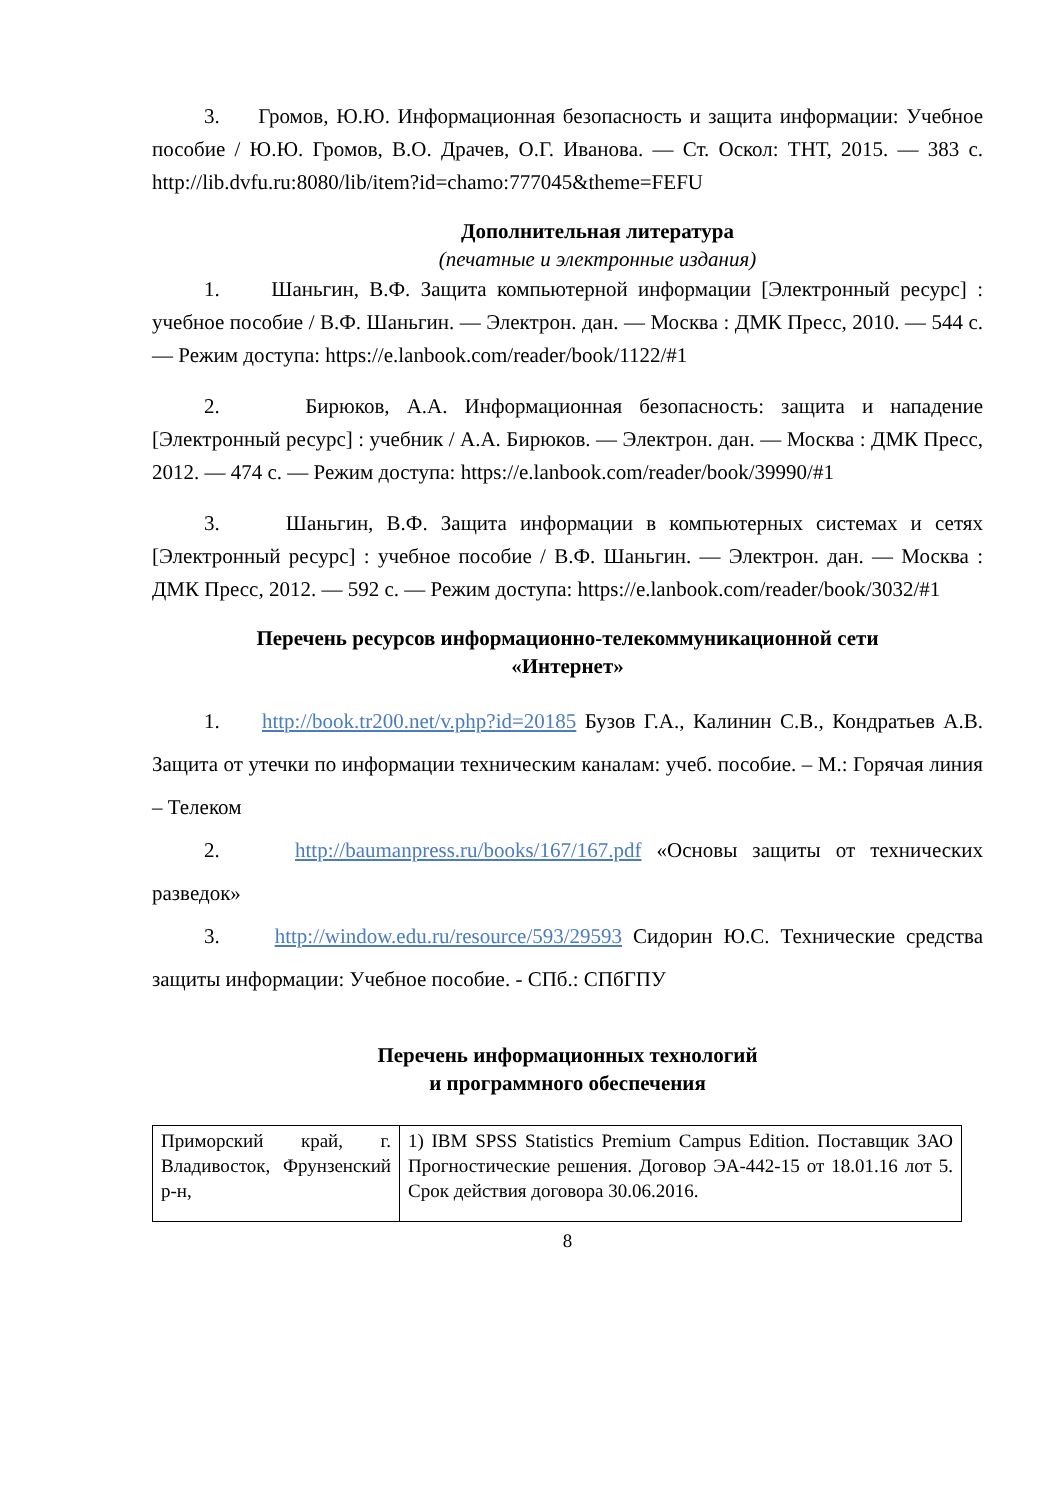3. Громов, Ю.Ю. Информационная безопасность и защита информации: Учебное пособие / Ю.Ю. Громов, В.О. Драчев, О.Г. Иванова. — Ст. Оскол: ТНТ, 2015. — 383 с. http://lib.dvfu.ru:8080/lib/item?id=chamo:777045&theme=FEFU
Дополнительная литература
(печатные и электронные издания)
1. Шаньгин, В.Ф. Защита компьютерной информации [Электронный ресурс] : учебное пособие / В.Ф. Шаньгин. — Электрон. дан. — Москва : ДМК Пресс, 2010. — 544 с. — Режим доступа: https://e.lanbook.com/reader/book/1122/#1
2. Бирюков, А.А. Информационная безопасность: защита и нападение [Электронный ресурс] : учебник / А.А. Бирюков. — Электрон. дан. — Москва : ДМК Пресс, 2012. — 474 с. — Режим доступа: https://e.lanbook.com/reader/book/39990/#1
3. Шаньгин, В.Ф. Защита информации в компьютерных системах и сетях [Электронный ресурс] : учебное пособие / В.Ф. Шаньгин. — Электрон. дан. — Москва : ДМК Пресс, 2012. — 592 с. — Режим доступа: https://e.lanbook.com/reader/book/3032/#1
Перечень ресурсов информационно-телекоммуникационной сети
«Интернет»
1. http://book.tr200.net/v.php?id=20185 Бузов Г.А., Калинин С.В., Кондратьев А.В. Защита от утечки по информации техническим каналам: учеб. пособие. – М.: Горячая линия – Телеком
2. http://baumanpress.ru/books/167/167.pdf «Основы защиты от технических разведок»
3. http://window.edu.ru/resource/593/29593 Сидорин Ю.С. Технические средства защиты информации: Учебное пособие. - СПб.: СПбГПУ
Перечень информационных технологий
и программного обеспечения
| Приморский край, г. Владивосток, Фрунзенский р-н, | 1) IBM SPSS Statistics Premium Campus Edition. Поставщик ЗАО Прогностические решения. Договор ЭА-442-15 от 18.01.16 лот 5. Срок действия договора 30.06.2016. |
8